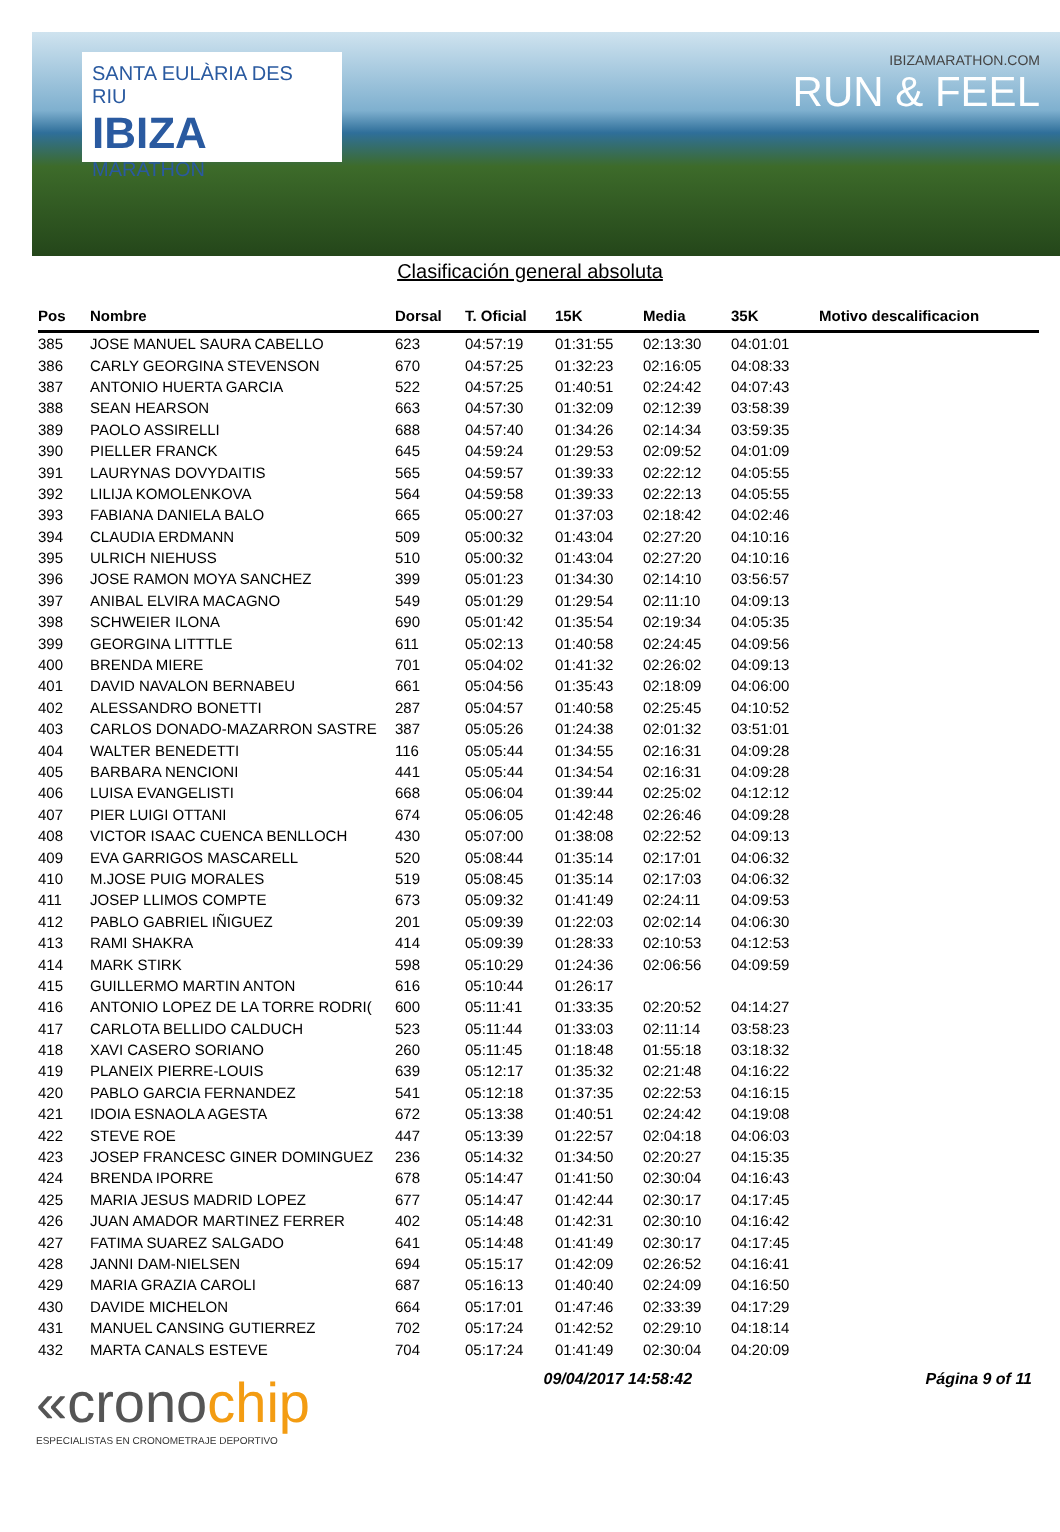SANTA EULÀRIA DES RIU
IBIZA
MARATHON
IBIZAMARATHON.COM
RUN & FEEL
Clasificación general absoluta
| Pos | Nombre | Dorsal | T. Oficial | 15K | Media | 35K | Motivo descalificacion |
| --- | --- | --- | --- | --- | --- | --- | --- |
| 385 | JOSE MANUEL SAURA CABELLO | 623 | 04:57:19 | 01:31:55 | 02:13:30 | 04:01:01 | |
| 386 | CARLY GEORGINA STEVENSON | 670 | 04:57:25 | 01:32:23 | 02:16:05 | 04:08:33 | |
| 387 | ANTONIO HUERTA GARCIA | 522 | 04:57:25 | 01:40:51 | 02:24:42 | 04:07:43 | |
| 388 | SEAN HEARSON | 663 | 04:57:30 | 01:32:09 | 02:12:39 | 03:58:39 | |
| 389 | PAOLO ASSIRELLI | 688 | 04:57:40 | 01:34:26 | 02:14:34 | 03:59:35 | |
| 390 | PIELLER FRANCK | 645 | 04:59:24 | 01:29:53 | 02:09:52 | 04:01:09 | |
| 391 | LAURYNAS DOVYDAITIS | 565 | 04:59:57 | 01:39:33 | 02:22:12 | 04:05:55 | |
| 392 | LILIJA KOMOLENKOVA | 564 | 04:59:58 | 01:39:33 | 02:22:13 | 04:05:55 | |
| 393 | FABIANA DANIELA BALO | 665 | 05:00:27 | 01:37:03 | 02:18:42 | 04:02:46 | |
| 394 | CLAUDIA ERDMANN | 509 | 05:00:32 | 01:43:04 | 02:27:20 | 04:10:16 | |
| 395 | ULRICH NIEHUSS | 510 | 05:00:32 | 01:43:04 | 02:27:20 | 04:10:16 | |
| 396 | JOSE RAMON MOYA SANCHEZ | 399 | 05:01:23 | 01:34:30 | 02:14:10 | 03:56:57 | |
| 397 | ANIBAL ELVIRA MACAGNO | 549 | 05:01:29 | 01:29:54 | 02:11:10 | 04:09:13 | |
| 398 | SCHWEIER ILONA | 690 | 05:01:42 | 01:35:54 | 02:19:34 | 04:05:35 | |
| 399 | GEORGINA LITTTLE | 611 | 05:02:13 | 01:40:58 | 02:24:45 | 04:09:56 | |
| 400 | BRENDA MIERE | 701 | 05:04:02 | 01:41:32 | 02:26:02 | 04:09:13 | |
| 401 | DAVID NAVALON BERNABEU | 661 | 05:04:56 | 01:35:43 | 02:18:09 | 04:06:00 | |
| 402 | ALESSANDRO BONETTI | 287 | 05:04:57 | 01:40:58 | 02:25:45 | 04:10:52 | |
| 403 | CARLOS DONADO-MAZARRON SASTRE | 387 | 05:05:26 | 01:24:38 | 02:01:32 | 03:51:01 | |
| 404 | WALTER BENEDETTI | 116 | 05:05:44 | 01:34:55 | 02:16:31 | 04:09:28 | |
| 405 | BARBARA NENCIONI | 441 | 05:05:44 | 01:34:54 | 02:16:31 | 04:09:28 | |
| 406 | LUISA EVANGELISTI | 668 | 05:06:04 | 01:39:44 | 02:25:02 | 04:12:12 | |
| 407 | PIER LUIGI OTTANI | 674 | 05:06:05 | 01:42:48 | 02:26:46 | 04:09:28 | |
| 408 | VICTOR ISAAC CUENCA BENLLOCH | 430 | 05:07:00 | 01:38:08 | 02:22:52 | 04:09:13 | |
| 409 | EVA GARRIGOS MASCARELL | 520 | 05:08:44 | 01:35:14 | 02:17:01 | 04:06:32 | |
| 410 | M.JOSE PUIG MORALES | 519 | 05:08:45 | 01:35:14 | 02:17:03 | 04:06:32 | |
| 411 | JOSEP LLIMOS COMPTE | 673 | 05:09:32 | 01:41:49 | 02:24:11 | 04:09:53 | |
| 412 | PABLO GABRIEL IÑIGUEZ | 201 | 05:09:39 | 01:22:03 | 02:02:14 | 04:06:30 | |
| 413 | RAMI SHAKRA | 414 | 05:09:39 | 01:28:33 | 02:10:53 | 04:12:53 | |
| 414 | MARK STIRK | 598 | 05:10:29 | 01:24:36 | 02:06:56 | 04:09:59 | |
| 415 | GUILLERMO MARTIN ANTON | 616 | 05:10:44 | 01:26:17 | | | |
| 416 | ANTONIO LOPEZ DE LA TORRE RODRI( | 600 | 05:11:41 | 01:33:35 | 02:20:52 | 04:14:27 | |
| 417 | CARLOTA BELLIDO CALDUCH | 523 | 05:11:44 | 01:33:03 | 02:11:14 | 03:58:23 | |
| 418 | XAVI CASERO SORIANO | 260 | 05:11:45 | 01:18:48 | 01:55:18 | 03:18:32 | |
| 419 | PLANEIX PIERRE-LOUIS | 639 | 05:12:17 | 01:35:32 | 02:21:48 | 04:16:22 | |
| 420 | PABLO GARCIA FERNANDEZ | 541 | 05:12:18 | 01:37:35 | 02:22:53 | 04:16:15 | |
| 421 | IDOIA ESNAOLA AGESTA | 672 | 05:13:38 | 01:40:51 | 02:24:42 | 04:19:08 | |
| 422 | STEVE ROE | 447 | 05:13:39 | 01:22:57 | 02:04:18 | 04:06:03 | |
| 423 | JOSEP FRANCESC GINER DOMINGUEZ | 236 | 05:14:32 | 01:34:50 | 02:20:27 | 04:15:35 | |
| 424 | BRENDA IPORRE | 678 | 05:14:47 | 01:41:50 | 02:30:04 | 04:16:43 | |
| 425 | MARIA JESUS MADRID LOPEZ | 677 | 05:14:47 | 01:42:44 | 02:30:17 | 04:17:45 | |
| 426 | JUAN AMADOR MARTINEZ FERRER | 402 | 05:14:48 | 01:42:31 | 02:30:10 | 04:16:42 | |
| 427 | FATIMA SUAREZ SALGADO | 641 | 05:14:48 | 01:41:49 | 02:30:17 | 04:17:45 | |
| 428 | JANNI DAM-NIELSEN | 694 | 05:15:17 | 01:42:09 | 02:26:52 | 04:16:41 | |
| 429 | MARIA GRAZIA CAROLI | 687 | 05:16:13 | 01:40:40 | 02:24:09 | 04:16:50 | |
| 430 | DAVIDE MICHELON | 664 | 05:17:01 | 01:47:46 | 02:33:39 | 04:17:29 | |
| 431 | MANUEL CANSING GUTIERREZ | 702 | 05:17:24 | 01:42:52 | 02:29:10 | 04:18:14 | |
| 432 | MARTA CANALS ESTEVE | 704 | 05:17:24 | 01:41:49 | 02:30:04 | 04:20:09 | |
«cronochip
ESPECIALISTAS EN CRONOMETRAJE DEPORTIVO
09/04/2017 14:58:42 Página 9 of 11